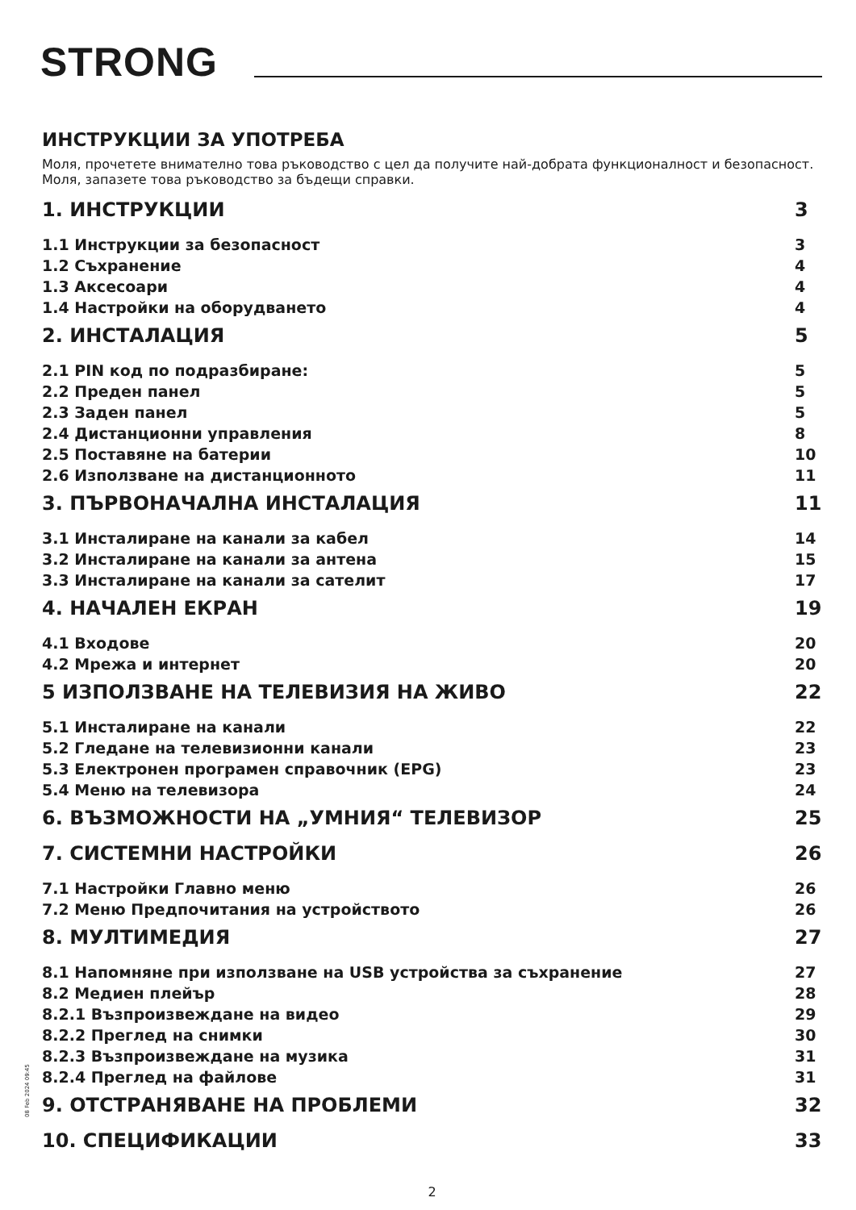STRONG
ИНСТРУКЦИИ ЗА УПОТРЕБА
Моля, прочетете внимателно това ръководство с цел да получите най-добрата функционалност и безопасност. Моля, запазете това ръководство за бъдещи справки.
1. ИНСТРУКЦИИ 3
1.1 Инструкции за безопасност 3
1.2 Съхранение 4
1.3 Аксесоари 4
1.4 Настройки на оборудването 4
2. ИНСТАЛАЦИЯ 5
2.1 PIN код по подразбиране: 5
2.2 Преден панел 5
2.3 Заден панел 5
2.4 Дистанционни управления 8
2.5 Поставяне на батерии 10
2.6 Използване на дистанционното 11
3. ПЪРВОНАЧАЛНА ИНСТАЛАЦИЯ 11
3.1 Инсталиране на канали за кабел 14
3.2 Инсталиране на канали за антена 15
3.3 Инсталиране на канали за сателит 17
4. НАЧАЛЕН ЕКРАН 19
4.1 Входове 20
4.2 Мрежа и интернет 20
5 ИЗПОЛЗВАНЕ НА ТЕЛЕВИЗИЯ НА ЖИВО 22
5.1 Инсталиране на канали 22
5.2 Гледане на телевизионни канали 23
5.3 Електронен програмен справочник (EPG) 23
5.4 Меню на телевизора 24
6. ВЪЗМОЖНОСТИ НА „УМНИЯ“ ТЕЛЕВИЗОР 25
7. СИСТЕМНИ НАСТРОЙКИ 26
7.1 Настройки Главно меню 26
7.2 Меню Предпочитания на устройството 26
8. МУЛТИМЕДИЯ 27
8.1 Напомняне при използване на USB устройства за съхранение 27
8.2 Медиен плейър 28
8.2.1 Възпроизвеждане на видео 29
8.2.2 Преглед на снимки 30
8.2.3 Възпроизвеждане на музика 31
8.2.4 Преглед на файлове 31
9. ОТСТРАНЯВАНЕ НА ПРОБЛЕМИ 32
10. СПЕЦИФИКАЦИИ 33
2
08 Feb 2024 09:45